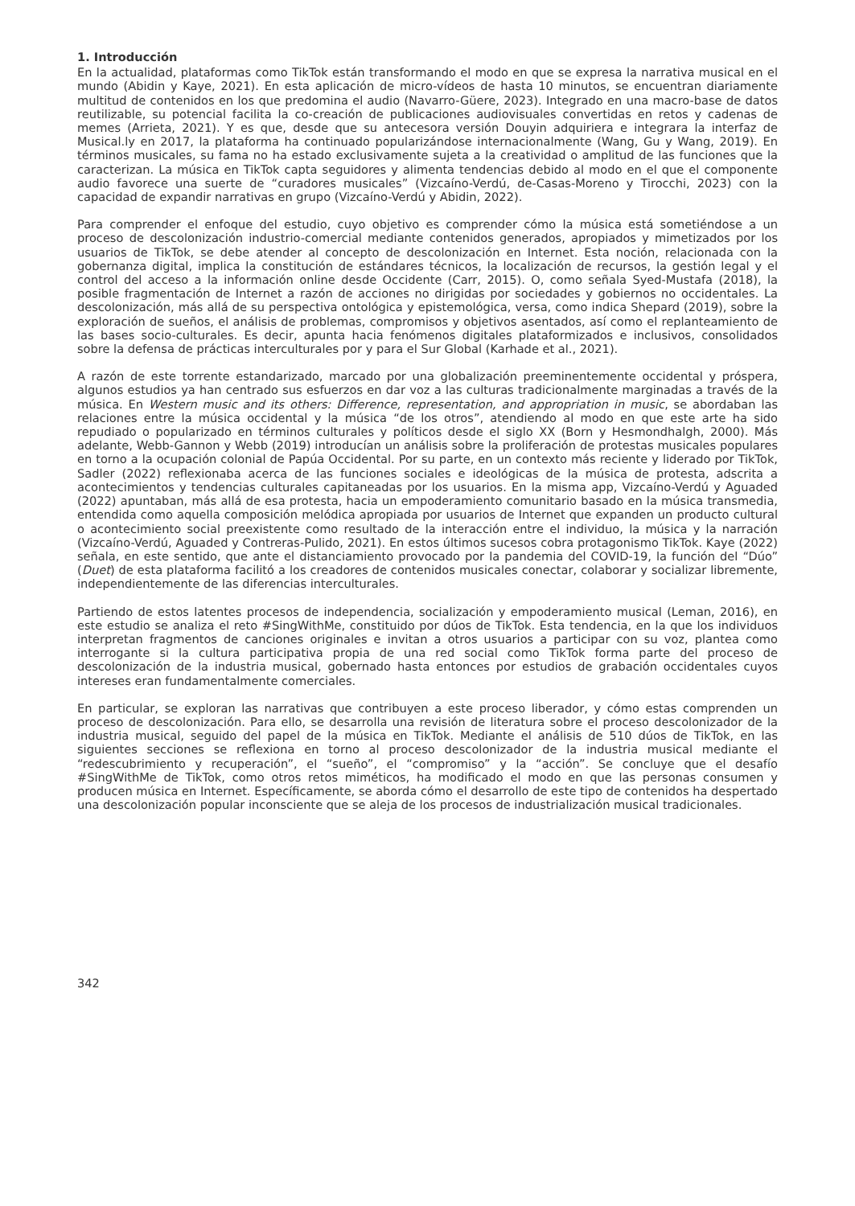1. Introducción
En la actualidad, plataformas como TikTok están transformando el modo en que se expresa la narrativa musical en el mundo (Abidin y Kaye, 2021). En esta aplicación de micro-vídeos de hasta 10 minutos, se encuentran diariamente multitud de contenidos en los que predomina el audio (Navarro-Güere, 2023). Integrado en una macro-base de datos reutilizable, su potencial facilita la co-creación de publicaciones audiovisuales convertidas en retos y cadenas de memes (Arrieta, 2021). Y es que, desde que su antecesora versión Douyin adquiriera e integrara la interfaz de Musical.ly en 2017, la plataforma ha continuado popularizándose internacionalmente (Wang, Gu y Wang, 2019). En términos musicales, su fama no ha estado exclusivamente sujeta a la creatividad o amplitud de las funciones que la caracterizan. La música en TikTok capta seguidores y alimenta tendencias debido al modo en el que el componente audio favorece una suerte de “curadores musicales” (Vizcaíno-Verdú, de-Casas-Moreno y Tirocchi, 2023) con la capacidad de expandir narrativas en grupo (Vizcaíno-Verdú y Abidin, 2022).
Para comprender el enfoque del estudio, cuyo objetivo es comprender cómo la música está sometiéndose a un proceso de descolonización industrio-comercial mediante contenidos generados, apropiados y mimetizados por los usuarios de TikTok, se debe atender al concepto de descolonización en Internet. Esta noción, relacionada con la gobernanza digital, implica la constitución de estándares técnicos, la localización de recursos, la gestión legal y el control del acceso a la información online desde Occidente (Carr, 2015). O, como señala Syed-Mustafa (2018), la posible fragmentación de Internet a razón de acciones no dirigidas por sociedades y gobiernos no occidentales. La descolonización, más allá de su perspectiva ontológica y epistemológica, versa, como indica Shepard (2019), sobre la exploración de sueños, el análisis de problemas, compromisos y objetivos asentados, así como el replanteamiento de las bases socio-culturales. Es decir, apunta hacia fenómenos digitales plataformizados e inclusivos, consolidados sobre la defensa de prácticas interculturales por y para el Sur Global (Karhade et al., 2021).
A razón de este torrente estandarizado, marcado por una globalización preeminentemente occidental y próspera, algunos estudios ya han centrado sus esfuerzos en dar voz a las culturas tradicionalmente marginadas a través de la música. En Western music and its others: Difference, representation, and appropriation in music, se abordaban las relaciones entre la música occidental y la música “de los otros”, atendiendo al modo en que este arte ha sido repudiado o popularizado en términos culturales y políticos desde el siglo XX (Born y Hesmondhalgh, 2000). Más adelante, Webb-Gannon y Webb (2019) introducían un análisis sobre la proliferación de protestas musicales populares en torno a la ocupación colonial de Papúa Occidental. Por su parte, en un contexto más reciente y liderado por TikTok, Sadler (2022) reflexionaba acerca de las funciones sociales e ideológicas de la música de protesta, adscrita a acontecimientos y tendencias culturales capitaneadas por los usuarios. En la misma app, Vizcaíno-Verdú y Aguaded (2022) apuntaban, más allá de esa protesta, hacia un empoderamiento comunitario basado en la música transmedia, entendida como aquella composición melódica apropiada por usuarios de Internet que expanden un producto cultural o acontecimiento social preexistente como resultado de la interacción entre el individuo, la música y la narración (Vizcaíno-Verdú, Aguaded y Contreras-Pulido, 2021). En estos últimos sucesos cobra protagonismo TikTok. Kaye (2022) señala, en este sentido, que ante el distanciamiento provocado por la pandemia del COVID-19, la función del “Dúo” (Duet) de esta plataforma facilitó a los creadores de contenidos musicales conectar, colaborar y socializar libremente, independientemente de las diferencias interculturales.
Partiendo de estos latentes procesos de independencia, socialización y empoderamiento musical (Leman, 2016), en este estudio se analiza el reto #SingWithMe, constituido por dúos de TikTok. Esta tendencia, en la que los individuos interpretan fragmentos de canciones originales e invitan a otros usuarios a participar con su voz, plantea como interrogante si la cultura participativa propia de una red social como TikTok forma parte del proceso de descolonización de la industria musical, gobernado hasta entonces por estudios de grabación occidentales cuyos intereses eran fundamentalmente comerciales.
En particular, se exploran las narrativas que contribuyen a este proceso liberador, y cómo estas comprenden un proceso de descolonización. Para ello, se desarrolla una revisión de literatura sobre el proceso descolonizador de la industria musical, seguido del papel de la música en TikTok. Mediante el análisis de 510 dúos de TikTok, en las siguientes secciones se reflexiona en torno al proceso descolonizador de la industria musical mediante el “redescubrimiento y recuperación”, el “sueño”, el “compromiso” y la “acción”. Se concluye que el desafío #SingWithMe de TikTok, como otros retos miméticos, ha modificado el modo en que las personas consumen y producen música en Internet. Específicamente, se aborda cómo el desarrollo de este tipo de contenidos ha despertado una descolonización popular inconsciente que se aleja de los procesos de industrialización musical tradicionales.
342